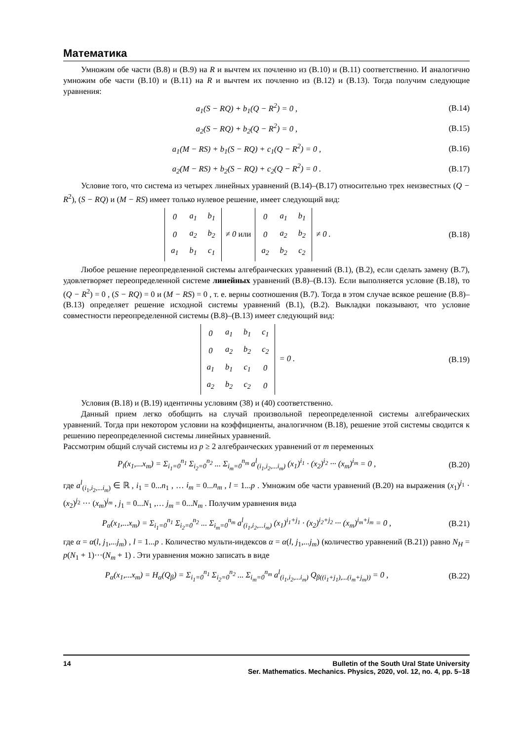Математика
Умножим обе части (В.8) и (В.9) на R и вычтем их почленно из (В.10) и (В.11) соответственно. И аналогично умножим обе части (В.10) и (В.11) на R и вычтем их почленно из (В.12) и (В.13). Тогда получим следующие уравнения:
a<sub>1</sub>(S − RQ) + b<sub>1</sub>(Q − R<sup>2</sup>) = 0 , (В.14)
a<sub>2</sub>(S − RQ) + b<sub>2</sub>(Q − R<sup>2</sup>) = 0 , (В.15)
a<sub>1</sub>(M − RS) + b<sub>1</sub>(S − RQ) + c<sub>1</sub>(Q − R<sup>2</sup>) = 0 , (В.16)
a<sub>2</sub>(M − RS) + b<sub>2</sub>(S − RQ) + c<sub>2</sub>(Q − R<sup>2</sup>) = 0 . (В.17)
Условие того, что система из четырех линейных уравнений (В.14)–(В.17) относительно трех неизвестных (Q − R<sup>2</sup>), (S − RQ) и (M − RS) имеет только нулевое решение, имеет следующий вид:
| 0 | a<sub>1</sub> | b<sub>1</sub> |
| 0 | a<sub>2</sub> | b<sub>2</sub> |
| a<sub>1</sub> | b<sub>1</sub> | c<sub>1</sub> |
≠ 0 или
| 0 | a<sub>1</sub> | b<sub>1</sub> |
| 0 | a<sub>2</sub> | b<sub>2</sub> |
| a<sub>2</sub> | b<sub>2</sub> | c<sub>2</sub> |
≠ 0 . (В.18)
Любое решение переопределенной системы алгебраических уравнений (В.1), (В.2), если сделать замену (В.7), удовлетворяет переопределенной системе линейных уравнений (В.8)–(В.13). Если выполняется условие (В.18), то (Q − R<sup>2</sup>) = 0 , (S − RQ) = 0 и (M − RS) = 0 , т. е. верны соотношения (В.7). Тогда в этом случае всякое решение (В.8)–(В.13) определяет решение исходной системы уравнений (В.1), (В.2). Выкладки показывают, что условие совместности переопределенной системы (В.8)–(В.13) имеет следующий вид:
| 0 | a<sub>1</sub> | b<sub>1</sub> | c<sub>1</sub> |
| 0 | a<sub>2</sub> | b<sub>2</sub> | c<sub>2</sub> |
| a<sub>1</sub> | b<sub>1</sub> | c<sub>1</sub> | 0 |
| a<sub>2</sub> | b<sub>2</sub> | c<sub>2</sub> | 0 |
= 0 . (В.19)
Условия (В.18) и (В.19) идентичны условиям (38) и (40) соответственно.
Данный прием легко обобщить на случай произвольной переопределенной системы алгебраических уравнений. Тогда при некотором условии на коэффициенты, аналогичном (В.18), решение этой системы сводится к решению переопределенной системы линейных уравнений.
Рассмотрим общий случай системы из p ≥ 2 алгебраических уравнений от m переменных
P<sub>l</sub>(x<sub>1</sub>,...x<sub>m</sub>) = Σ<sub>i<sub>1</sub>=0</sub><sup>n<sub>1</sub></sup> Σ<sub>i<sub>2</sub>=0</sub><sup>n<sub>2</sub></sup> ... Σ<sub>i<sub>m</sub>=0</sub><sup>n<sub>m</sub></sup> a<sup>l</sup><sub>(i<sub>1</sub>,i<sub>2</sub>,...i<sub>m</sub>)</sub> (x<sub>1</sub>)<sup>i<sub>1</sub></sup> · (x<sub>2</sub>)<sup>i<sub>2</sub></sup> ··· (x<sub>m</sub>)<sup>i<sub>m</sub></sup> = 0 , (В.20)
где a<sup>l</sup><sub>(i<sub>1</sub>,i<sub>2</sub>,...i<sub>m</sub>)</sub> ∈ ℝ , i<sub>1</sub> = 0...n<sub>1</sub> , … i<sub>m</sub> = 0...n<sub>m</sub> , l = 1...p . Умножим обе части уравнений (В.20) на выражения (x<sub>1</sub>)<sup>j<sub>1</sub></sup> · (x<sub>2</sub>)<sup>j<sub>2</sub></sup> ··· (x<sub>m</sub>)<sup>j<sub>m</sub></sup> , j<sub>1</sub> = 0...N<sub>1</sub> ,… j<sub>m</sub> = 0...N<sub>m</sub> . Получим уравнения вида
P<sub>α</sub>(x<sub>1</sub>,...x<sub>m</sub>) = Σ<sub>i<sub>1</sub>=0</sub><sup>n<sub>1</sub></sup> Σ<sub>i<sub>2</sub>=0</sub><sup>n<sub>2</sub></sup> ... Σ<sub>i<sub>m</sub>=0</sub><sup>n<sub>m</sub></sup> a<sup>l</sup><sub>(i<sub>1</sub>,i<sub>2</sub>,...i<sub>m</sub>)</sub> (x<sub>1</sub>)<sup>i<sub>1</sub>+j<sub>1</sub></sup> · (x<sub>2</sub>)<sup>i<sub>2</sub>+j<sub>2</sub></sup> ··· (x<sub>m</sub>)<sup>i<sub>m</sub>+j<sub>m</sub></sup> = 0 , (В.21)
где α = α(l, j<sub>1</sub>,...j<sub>m</sub>) , l = 1...p . Количество мульти-индексов α = α(l, j<sub>1</sub>,...j<sub>m</sub>) (количество уравнений (В.21)) равно N<sub>H</sub> = p(N<sub>1</sub> + 1)···(N<sub>m</sub> + 1) . Эти уравнения можно записать в виде
P<sub>α</sub>(x<sub>1</sub>,...x<sub>m</sub>) = H<sub>α</sub>(Q<sub>β</sub>) = Σ<sub>i<sub>1</sub>=0</sub><sup>n<sub>1</sub></sup> Σ<sub>i<sub>2</sub>=0</sub><sup>n<sub>2</sub></sup> ... Σ<sub>i<sub>m</sub>=0</sub><sup>n<sub>m</sub></sup> a<sup>l</sup><sub>(i<sub>1</sub>,i<sub>2</sub>,...i<sub>m</sub>)</sub> Q<sub>β((i<sub>1</sub>+j<sub>1</sub>),...(i<sub>m</sub>+j<sub>m</sub>))</sub> = 0 , (В.22)
14 Bulletin of the South Ural State University
Ser. Mathematics. Mechanics. Physics, 2020, vol. 12, no. 4, pp. 5–18